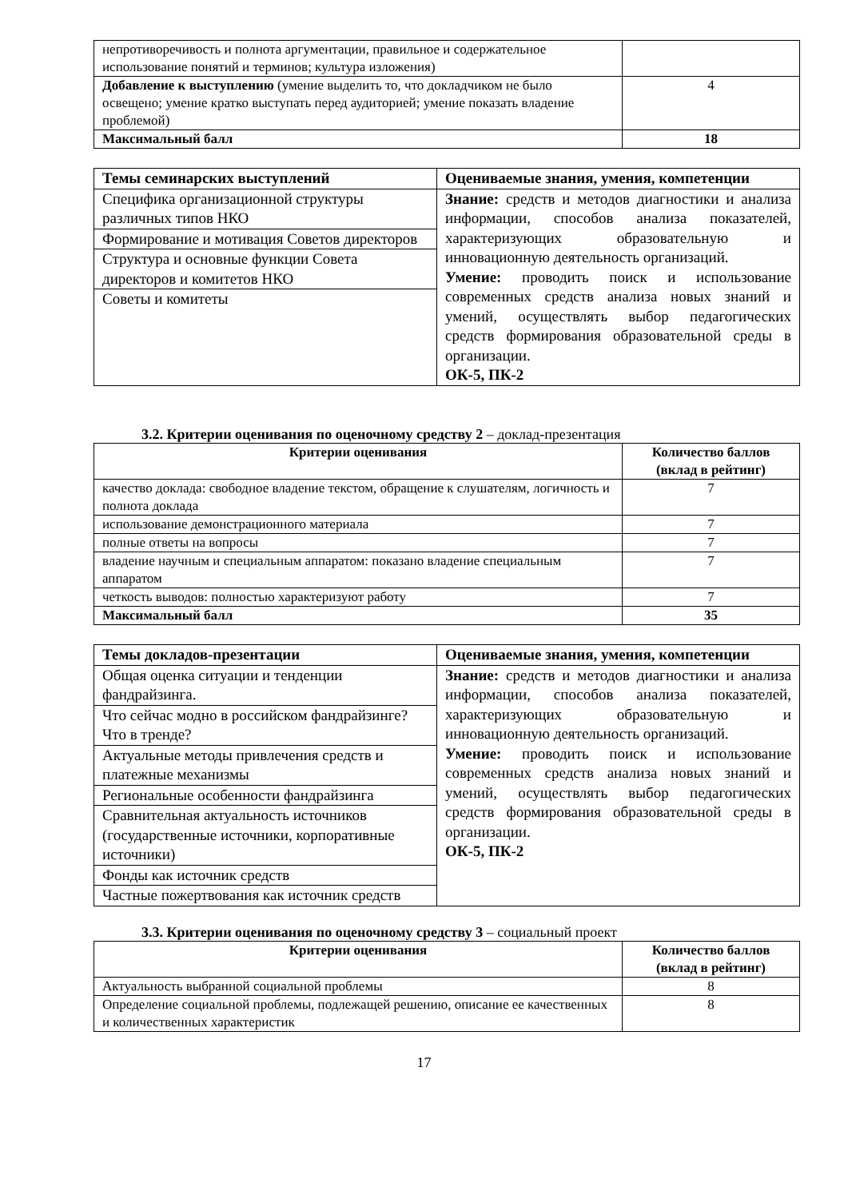| непротиворечивость и полнота аргументации, правильное и содержательное использование понятий и терминов; культура изложения) | |
| Добавление к выступлению (умение выделить то, что докладчиком не было освещено; умение кратко выступать перед аудиторией; умение показать владение проблемой) | 4 |
| Максимальный балл | 18 |
| Темы семинарских выступлений | Оцениваемые знания, умения, компетенции |
| --- | --- |
| Специфика организационной структуры различных типов НКО | Знание: средств и методов диагностики и анализа информации, способов анализа показателей, характеризующих образовательную и инновационную деятельность организаций. Умение: проводить поиск и использование современных средств анализа новых знаний и умений, осуществлять выбор педагогических средств формирования образовательной среды в организации. ОК-5, ПК-2 |
| Формирование и мотивация Советов директоров | |
| Структура и основные функции Совета директоров и комитетов НКО | |
| Советы и комитеты | |
3.2. Критерии оценивания по оценочному средству 2 – доклад-презентация
| Критерии оценивания | Количество баллов (вклад в рейтинг) |
| --- | --- |
| качество доклада: свободное владение текстом, обращение к слушателям, логичность и полнота доклада | 7 |
| использование демонстрационного материала | 7 |
| полные ответы на вопросы | 7 |
| владение научным и специальным аппаратом: показано владение специальным аппаратом | 7 |
| четкость выводов: полностью характеризуют работу | 7 |
| Максимальный балл | 35 |
| Темы докладов-презентации | Оцениваемые знания, умения, компетенции |
| --- | --- |
| Общая оценка ситуации и тенденции фандрайзинга. | Знание: средств и методов диагностики и анализа информации, способов анализа показателей, характеризующих образовательную и инновационную деятельность организаций. Умение: проводить поиск и использование современных средств анализа новых знаний и умений, осуществлять выбор педагогических средств формирования образовательной среды в организации. ОК-5, ПК-2 |
| Что сейчас модно в российском фандрайзинге? Что в тренде? | |
| Актуальные методы привлечения средств и платежные механизмы | |
| Региональные особенности фандрайзинга | |
| Сравнительная актуальность источников (государственные источники, корпоративные источники) | |
| Фонды как источник средств | |
| Частные пожертвования как источник средств | |
3.3. Критерии оценивания по оценочному средству 3 – социальный проект
| Критерии оценивания | Количество баллов (вклад в рейтинг) |
| --- | --- |
| Актуальность выбранной социальной проблемы | 8 |
| Определение социальной проблемы, подлежащей решению, описание ее качественных и количественных характеристик | 8 |
17